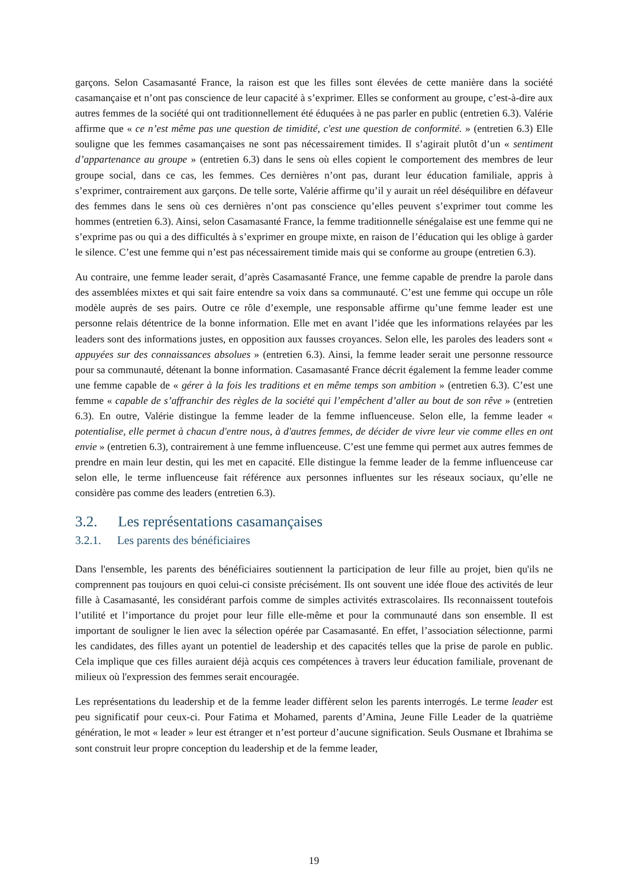garçons. Selon Casamasanté France, la raison est que les filles sont élevées de cette manière dans la société casamançaise et n’ont pas conscience de leur capacité à s’exprimer. Elles se conforment au groupe, c’est-à-dire aux autres femmes de la société qui ont traditionnellement été éduquées à ne pas parler en public (entretien 6.3). Valérie affirme que « ce n’est même pas une question de timidité, c'est une question de conformité. » (entretien 6.3) Elle souligne que les femmes casamançaises ne sont pas nécessairement timides. Il s’agirait plutôt d’un « sentiment d’appartenance au groupe » (entretien 6.3) dans le sens où elles copient le comportement des membres de leur groupe social, dans ce cas, les femmes. Ces dernières n’ont pas, durant leur éducation familiale, appris à s’exprimer, contrairement aux garçons. De telle sorte, Valérie affirme qu’il y aurait un réel déséquilibre en défaveur des femmes dans le sens où ces dernières n’ont pas conscience qu’elles peuvent s’exprimer tout comme les hommes (entretien 6.3). Ainsi, selon Casamasanté France, la femme traditionnelle sénégalaise est une femme qui ne s’exprime pas ou qui a des difficultés à s’exprimer en groupe mixte, en raison de l’éducation qui les oblige à garder le silence. C’est une femme qui n’est pas nécessairement timide mais qui se conforme au groupe (entretien 6.3).
Au contraire, une femme leader serait, d’après Casamasanté France, une femme capable de prendre la parole dans des assemblées mixtes et qui sait faire entendre sa voix dans sa communauté. C’est une femme qui occupe un rôle modèle auprès de ses pairs. Outre ce rôle d’exemple, une responsable affirme qu’une femme leader est une personne relais détentrice de la bonne information. Elle met en avant l’idée que les informations relayées par les leaders sont des informations justes, en opposition aux fausses croyances. Selon elle, les paroles des leaders sont « appuyées sur des connaissances absolues » (entretien 6.3). Ainsi, la femme leader serait une personne ressource pour sa communauté, détenant la bonne information. Casamasanté France décrit également la femme leader comme une femme capable de « gérer à la fois les traditions et en même temps son ambition » (entretien 6.3). C’est une femme « capable de s’affranchir des règles de la société qui l’empêchent d’aller au bout de son rêve » (entretien 6.3). En outre, Valérie distingue la femme leader de la femme influenceuse. Selon elle, la femme leader « potentialise, elle permet à chacun d'entre nous, à d'autres femmes, de décider de vivre leur vie comme elles en ont envie » (entretien 6.3), contrairement à une femme influenceuse. C’est une femme qui permet aux autres femmes de prendre en main leur destin, qui les met en capacité. Elle distingue la femme leader de la femme influenceuse car selon elle, le terme influenceuse fait référence aux personnes influentes sur les réseaux sociaux, qu’elle ne considère pas comme des leaders (entretien 6.3).
3.2. Les représentations casamançaises
3.2.1. Les parents des bénéficiaires
Dans l'ensemble, les parents des bénéficiaires soutiennent la participation de leur fille au projet, bien qu'ils ne comprennent pas toujours en quoi celui-ci consiste précisément. Ils ont souvent une idée floue des activités de leur fille à Casamasanté, les considérant parfois comme de simples activités extrascolaires. Ils reconnaissent toutefois l’utilité et l’importance du projet pour leur fille elle-même et pour la communauté dans son ensemble. Il est important de souligner le lien avec la sélection opérée par Casamasanté. En effet, l’association sélectionne, parmi les candidates, des filles ayant un potentiel de leadership et des capacités telles que la prise de parole en public. Cela implique que ces filles auraient déjà acquis ces compétences à travers leur éducation familiale, provenant de milieux où l'expression des femmes serait encouragée.
Les représentations du leadership et de la femme leader diffèrent selon les parents interrogés. Le terme leader est peu significatif pour ceux-ci. Pour Fatima et Mohamed, parents d’Amina, Jeune Fille Leader de la quatrième génération, le mot « leader » leur est étranger et n’est porteur d’aucune signification. Seuls Ousmane et Ibrahima se sont construit leur propre conception du leadership et de la femme leader,
19